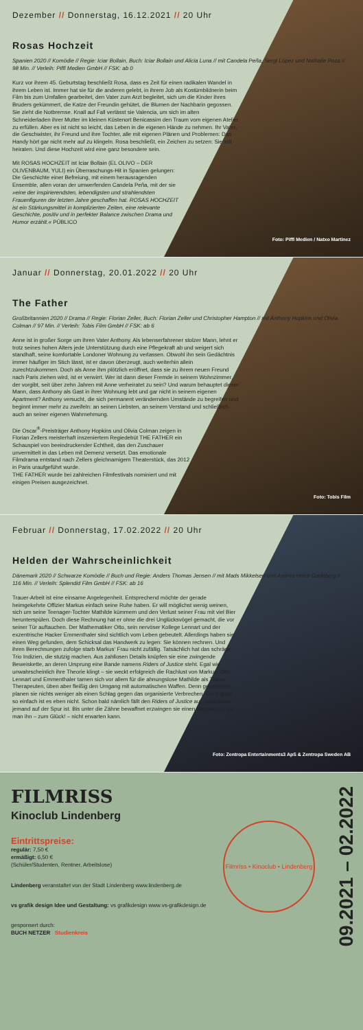Dezember // Donnerstag, 16.12.2021 // 20 Uhr
Rosas Hochzeit
Spanien 2020 // Komödie // Regie: Iciar Bollain, Buch: Iciar Bollain und Alicia Luna // mit Candela Peña, Sergi López und Nathalie Poza // 98 Min. // Verleih: Piffl Medien GmbH // FSK: ab 0
Kurz vor ihrem 45. Geburtstag beschließt Rosa, dass es Zeit für einen radikalen Wandel in ihrem Leben ist. Immer hat sie für die anderen gelebt, in ihrem Job als Kostümbildnerin beim Film bis zum Umfallen gearbeitet, den Vater zum Arzt begleitet, sich um die Kinder ihres Bruders gekümmert, die Katze der Freundin gehütet, die Blumen der Nachbarin gegossen. Sie zieht die Notbremse. Knall auf Fall verlässt sie Valencia, um sich im alten Schneiderladen ihrer Mutter im kleinen Küstenort Benicassim den Traum vom eigenen Atelier zu erfüllen. Aber es ist nicht so leicht, das Leben in die eigenen Hände zu nehmen. Ihr Vater, die Geschwister, ihr Freund und ihre Tochter, alle mit eigenen Plänen und Problemen: Das Handy hört gar nicht mehr auf zu klingeln. Rosa beschließt, ein Zeichen zu setzen: Sie will heiraten. Und diese Hochzeit wird eine ganz besondere sein.
Mit ROSAS HOCHZEIT ist Iciar Bollain (EL OLIVO – DER OLIVENBAUM, YULI) ein Überraschungs-Hit in Spanien gelungen: Die Geschichte einer Befreiung, mit einem herausragenden Ensemble, allen voran der umwerfenden Candela Peña, mit der sie »eine der inspirierendsten, lebendigsten und strahlendsten Frauenfiguren der letzten Jahre geschaffen hat. ROSAS HOCHZEIT ist ein Stärkungsmittel in komplizierten Zeiten, eine relevante Geschichte, positiv und in perfekter Balance zwischen Drama und Humor erzählt.« PÚBLICO
Foto: Piffl Medien / Natxo Martinez
Januar // Donnerstag, 20.01.2022 // 20 Uhr
The Father
Großbritannien 2020 // Drama // Regie: Florian Zeller, Buch: Florian Zeller und Christopher Hampton // mit Anthony Hopkins und Olivia Colman // 97 Min. // Verleih: Tobis Film GmbH // FSK: ab 6
Anne ist in großer Sorge um ihren Vater Anthony. Als lebenserfahrener stolzer Mann, lehnt er trotz seines hohen Alters jede Unterstützung durch eine Pflegekraft ab und weigert sich standhaft, seine komfortable Londoner Wohnung zu verlassen. Obwohl ihn sein Gedächtnis immer häufiger im Stich lässt, ist er davon überzeugt, auch weiterhin allein zurechtzukommen. Doch als Anne ihm plötzlich eröffnet, dass sie zu ihrem neuen Freund nach Paris ziehen wird, ist er verwirrt. Wer ist dann dieser Fremde in seinem Wohnzimmer, der vorgibt, seit über zehn Jahren mit Anne verheiratet zu sein? Und warum behauptet dieser Mann, dass Anthony als Gast in ihrer Wohnung lebt und gar nicht in seinem eigenen Apartment? Anthony versucht, die sich permanent verändernden Umstände zu begreifen und beginnt immer mehr zu zweifeln: an seinen Liebsten, an seinem Verstand und schließlich auch an seiner eigenen Wahrnehmung.
Die Oscar<sup>®</sup>-Preisträger Anthony Hopkins und Olivia Colman zeigen in Florian Zellers meisterhaft inszeniertem Regiedebüt THE FATHER ein Schauspiel von beeindruckender Echtheit, das den Zuschauer unvermittelt in das Leben mit Demenz versetzt. Das emotionale Filmdrama entstand nach Zellers gleichnamigem Theaterstück, das 2012 in Paris uraufgeführt wurde.
THE FATHER wurde bei zahlreichen Filmfestivals nominiert und mit einigen Preisen ausgezeichnet.
Foto: Tobis Film
Februar // Donnerstag, 17.02.2022 // 20 Uhr
Helden der Wahrscheinlichkeit
Dänemark 2020 // Schwarze Komödie // Buch und Regie: Anders Thomas Jensen // mit Mads Mikkelsen und Andrea Heick Gadeberg // 116 Min. // Verleih: Splendid Film GmbH // FSK: ab 16
Trauer-Arbeit ist eine einsame Angelegenheit. Entsprechend möchte der gerade heimgekehrte Offizier Markus einfach seine Ruhe haben. Er will möglichst wenig weinen, sich um seine Teenager-Tochter Mathilde kümmern und den Verlust seiner Frau mit viel Bier herunterspülen. Doch diese Rechnung hat er ohne die drei Unglücksvögel gemacht, die vor seiner Tür auftauchen. Der Mathematiker Otto, sein nervöser Kollege Lennart und der exzentrische Hacker Emmenthaler sind sichtlich vom Leben gebeutelt. Allerdings haben sie einen Weg gefunden, dem Schicksal das Handwerk zu legen: Sie können rechnen. Und ihren Berechnungen zufolge starb Markus‘ Frau nicht zufällig. Tatsächlich hat das schräge Trio Indizien, die stutzig machen. Aus zahllosen Details knüpfen sie eine zwingende Beweiskette, an deren Ursprung eine Bande namens Riders of Justice steht. Egal wie unwahrscheinlich ihre Theorie klingt – sie weckt erfolgreich die Rachlust von Markus. Otto, Lennart und Emmenthaler tarnen sich vor allem für die ahnungslose Mathilde als Trauer-Therapeuten, üben aber fleißig den Umgang mit automatischen Waffen. Denn gemeinsam planen sie nichts weniger als einen Schlag gegen das organisierte Verbrechen. Doch ganz so einfach ist es eben nicht. Schon bald nämlich fällt den Riders of Justice auf, dass ihnen jemand auf der Spur ist. Bis unter die Zähne bewaffnet erzwingen sie einen Showdown, wie man ihn – zum Glück! – nicht erwarten kann.
Foto: Zentropa Entertainments3 ApS & Zentropa Sweden AB
09.2021 – 02.2022
FILMRISS
Kinoclub Lindenberg
Eintrittspreise:
regulär: 7,50 €
ermäßigt: 6,50 €
(Schüler/Studenten, Rentner, Arbeitslose)
Lindenberg veranstaltet von der Stadt Lindenberg www.lindenberg.de
vs grafik design Idee und Gestaltung: vs grafikdesign www.vs-grafikdesign.de
gesponsert durch:
BUCH NETZER Studienkreis
Filmriss • Kinoclub • Lindenberg